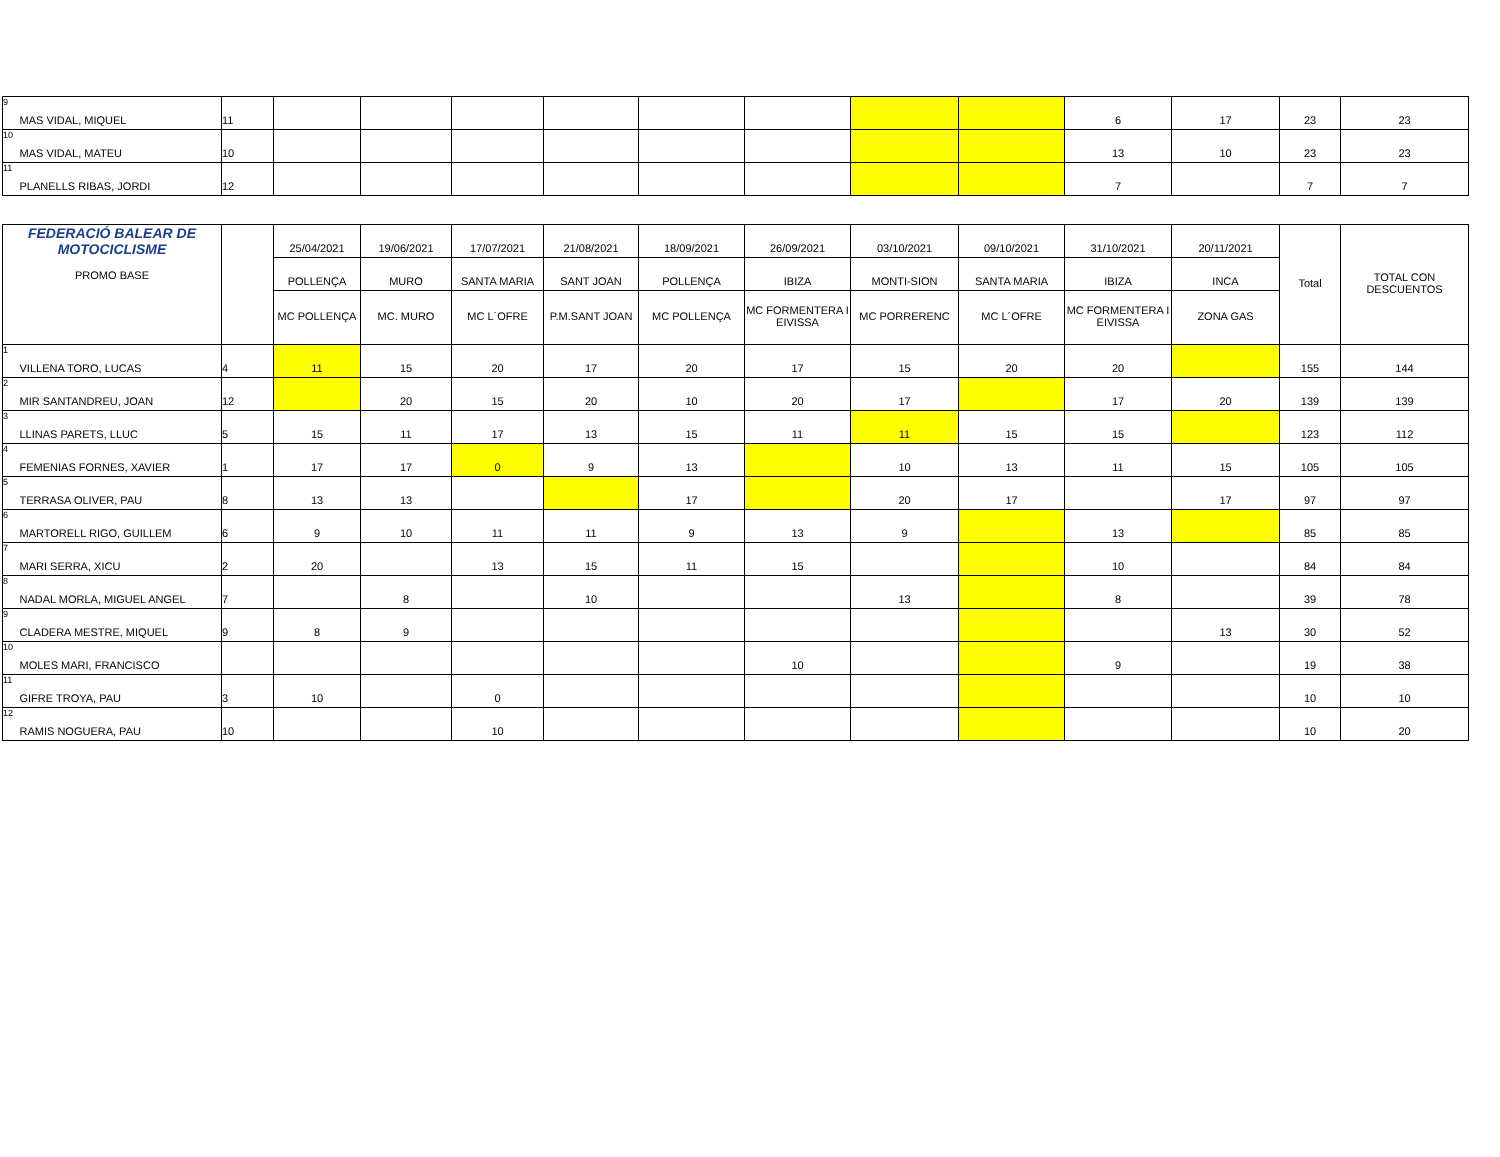| 9 | MAS VIDAL, MIQUEL | 11 | | | | | | | | | 6 | 17 | 23 | 23 |
| 10 | MAS VIDAL, MATEU | 10 | | | | | | | | | 13 | 10 | 23 | 23 |
| 11 | PLANELLS RIBAS, JORDI | 12 | | | | | | | | | 7 | | 7 | 7 |
| FEDERACIÓ BALEAR DE MOTOCICLISME PROMO BASE | | | 25/04/2021 | 19/06/2021 | 17/07/2021 | 21/08/2021 | 18/09/2021 | 26/09/2021 | 03/10/2021 | 09/10/2021 | 31/10/2021 | 20/11/2021 | Total | TOTAL CON DESCUENTOS |
| --- | --- | --- | --- | --- | --- | --- | --- | --- | --- | --- | --- | --- | --- | --- |
| | | | POLLENÇA | MURO | SANTA MARIA | SANT JOAN | POLLENÇA | IBIZA | MONTI-SION | SANTA MARIA | IBIZA | INCA | | |
| | | | MC POLLENÇA | MC. MURO | MC L´OFRE | P.M.SANT JOAN | MC POLLENÇA | MC FORMENTERA I EIVISSA | MC PORRERENC | MC L´OFRE | MC FORMENTERA I EIVISSA | ZONA GAS | | |
| 1 | VILLENA TORO, LUCAS | 4 | 11 | 15 | 20 | 17 | 20 | 17 | 15 | 20 | 20 | | 155 | 144 |
| 2 | MIR SANTANDREU, JOAN | 12 | | 20 | 15 | 20 | 10 | 20 | 17 | | 17 | 20 | 139 | 139 |
| 3 | LLINAS PARETS, LLUC | 5 | 15 | 11 | 17 | 13 | 15 | 11 | 11 | 15 | 15 | | 123 | 112 |
| 4 | FEMENIAS FORNES, XAVIER | 1 | 17 | 17 | 0 | 9 | 13 | | 10 | 13 | 11 | 15 | 105 | 105 |
| 5 | TERRASA OLIVER, PAU | 8 | 13 | 13 | | | 17 | | 20 | 17 | | 17 | 97 | 97 |
| 6 | MARTORELL RIGO, GUILLEM | 6 | 9 | 10 | 11 | 11 | 9 | 13 | 9 | | 13 | | 85 | 85 |
| 7 | MARI SERRA, XICU | 2 | 20 | | 13 | 15 | 11 | 15 | | | 10 | | 84 | 84 |
| 8 | NADAL MORLA, MIGUEL ANGEL | 7 | | 8 | | 10 | | | 13 | | 8 | | 39 | 78 |
| 9 | CLADERA MESTRE, MIQUEL | 9 | 8 | 9 | | | | | | | | 13 | 30 | 52 |
| 10 | MOLES MARI, FRANCISCO | | | | | | | 10 | | | 9 | | 19 | 38 |
| 11 | GIFRE TROYA, PAU | 3 | 10 | | 0 | | | | | | | | 10 | 10 |
| 12 | RAMIS NOGUERA, PAU | 10 | | | 10 | | | | | | | | 10 | 20 |